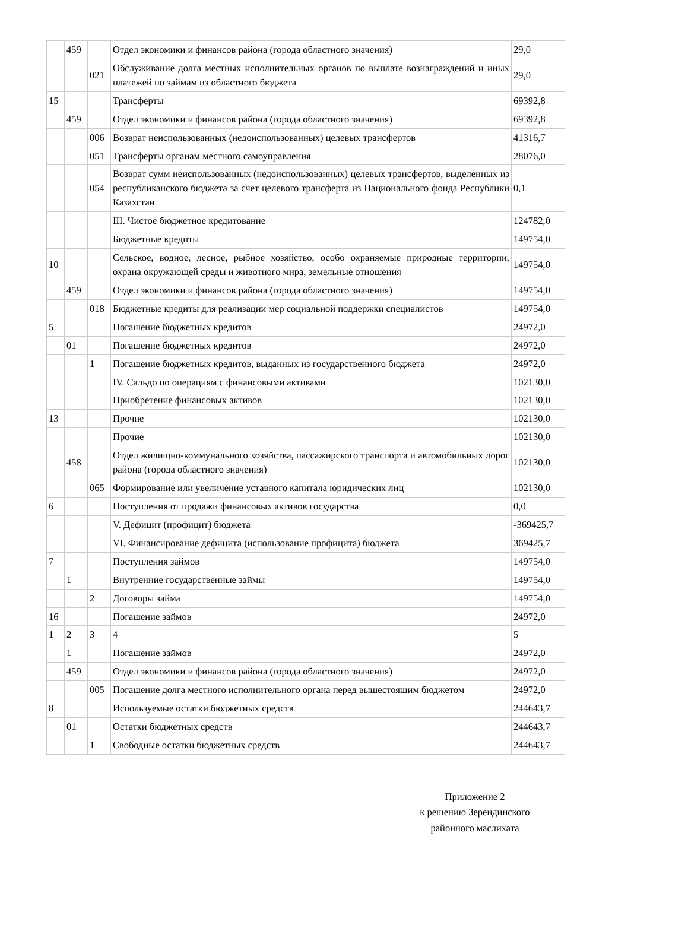| | 459 | | Отдел экономики и финансов района (города областного значения) | 29,0 |
| | | 021 | Обслуживание долга местных исполнительных органов по выплате вознаграждений и иных платежей по займам из областного бюджета | 29,0 |
| 15 | | | Трансферты | 69392,8 |
| | 459 | | Отдел экономики и финансов района (города областного значения) | 69392,8 |
| | | 006 | Возврат неиспользованных (недоиспользованных) целевых трансфертов | 41316,7 |
| | | 051 | Трансферты органам местного самоуправления | 28076,0 |
| | | 054 | Возврат сумм неиспользованных (недоиспользованных) целевых трансфертов, выделенных из республиканского бюджета за счет целевого трансферта из Национального фонда Республики Казахстан | 0,1 |
| | | | III. Чистое бюджетное кредитование | 124782,0 |
| | | | Бюджетные кредиты | 149754,0 |
| 10 | | | Сельское, водное, лесное, рыбное хозяйство, особо охраняемые природные территории, охрана окружающей среды и животного мира, земельные отношения | 149754,0 |
| | 459 | | Отдел экономики и финансов района (города областного значения) | 149754,0 |
| | | 018 | Бюджетные кредиты для реализации мер социальной поддержки специалистов | 149754,0 |
| 5 | | | Погашение бюджетных кредитов | 24972,0 |
| | 01 | | Погашение бюджетных кредитов | 24972,0 |
| | | 1 | Погашение бюджетных кредитов, выданных из государственного бюджета | 24972,0 |
| | | | IV. Сальдо по операциям с финансовыми активами | 102130,0 |
| | | | Приобретение финансовых активов | 102130,0 |
| 13 | | | Прочие | 102130,0 |
| | | | Прочие | 102130,0 |
| | 458 | | Отдел жилищно-коммунального хозяйства, пассажирского транспорта и автомобильных дорог района (города областного значения) | 102130,0 |
| | | 065 | Формирование или увеличение уставного капитала юридических лиц | 102130,0 |
| 6 | | | Поступления от продажи финансовых активов государства | 0,0 |
| | | | V. Дефицит (профицит) бюджета | -369425,7 |
| | | | VI. Финансирование дефицита (использование профицита) бюджета | 369425,7 |
| 7 | | | Поступления займов | 149754,0 |
| | 1 | | Внутренние государственные займы | 149754,0 |
| | | 2 | Договоры займа | 149754,0 |
| 16 | | | Погашение займов | 24972,0 |
| 1 | 2 | 3 | 4 | 5 |
| | 1 | | Погашение займов | 24972,0 |
| | 459 | | Отдел экономики и финансов района (города областного значения) | 24972,0 |
| | | 005 | Погашение долга местного исполнительного органа перед вышестоящим бюджетом | 24972,0 |
| 8 | | | Используемые остатки бюджетных средств | 244643,7 |
| | 01 | | Остатки бюджетных средств | 244643,7 |
| | | 1 | Свободные остатки бюджетных средств | 244643,7 |
Приложение 2
к решению Зерендинского
районного маслихата